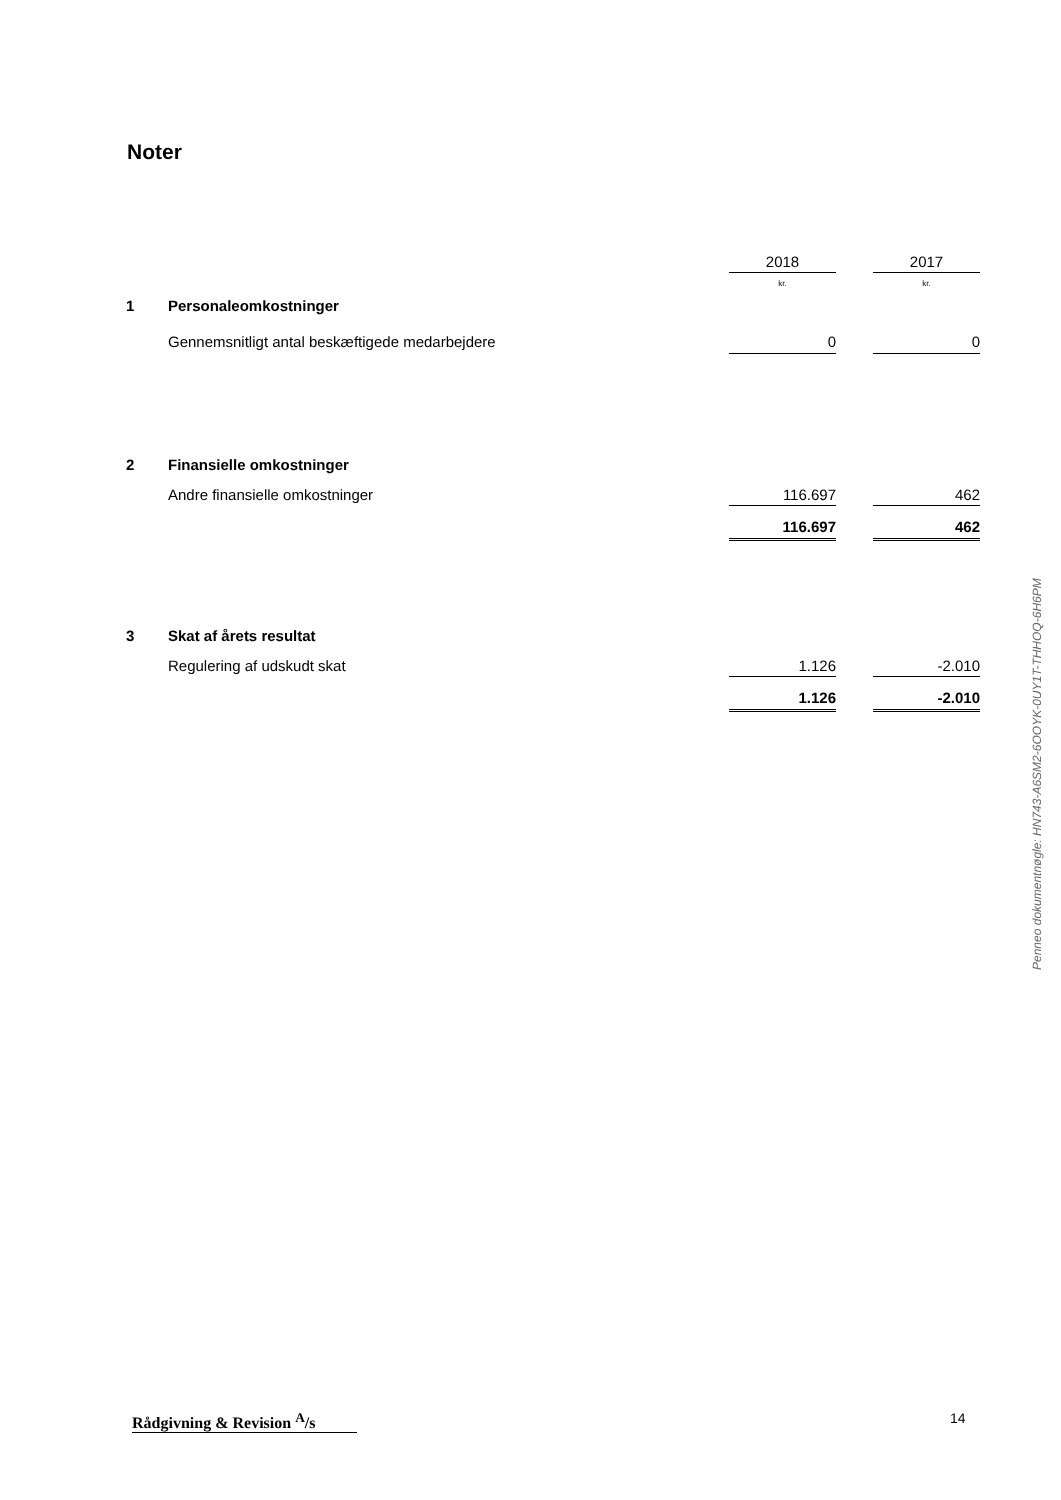Noter
| | | 2018 | | 2017 |
| | | kr. | | kr. |
| 1 | Personaleomkostninger | | | |
| | Gennemsnitligt antal beskæftigede medarbejdere | 0 | | 0 |
| 2 | Finansielle omkostninger | | | |
| | Andre finansielle omkostninger | 116.697 | | 462 |
| | | 116.697 | | 462 |
| 3 | Skat af årets resultat | | | |
| | Regulering af udskudt skat | 1.126 | | -2.010 |
| | | 1.126 | | -2.010 |
Penneo dokumentnøgle: HN743-A6SM2-6OOYK-0UY1T-THHOQ-6H6PM
Rådgivning & Revision <sup>A</sup>/s
14